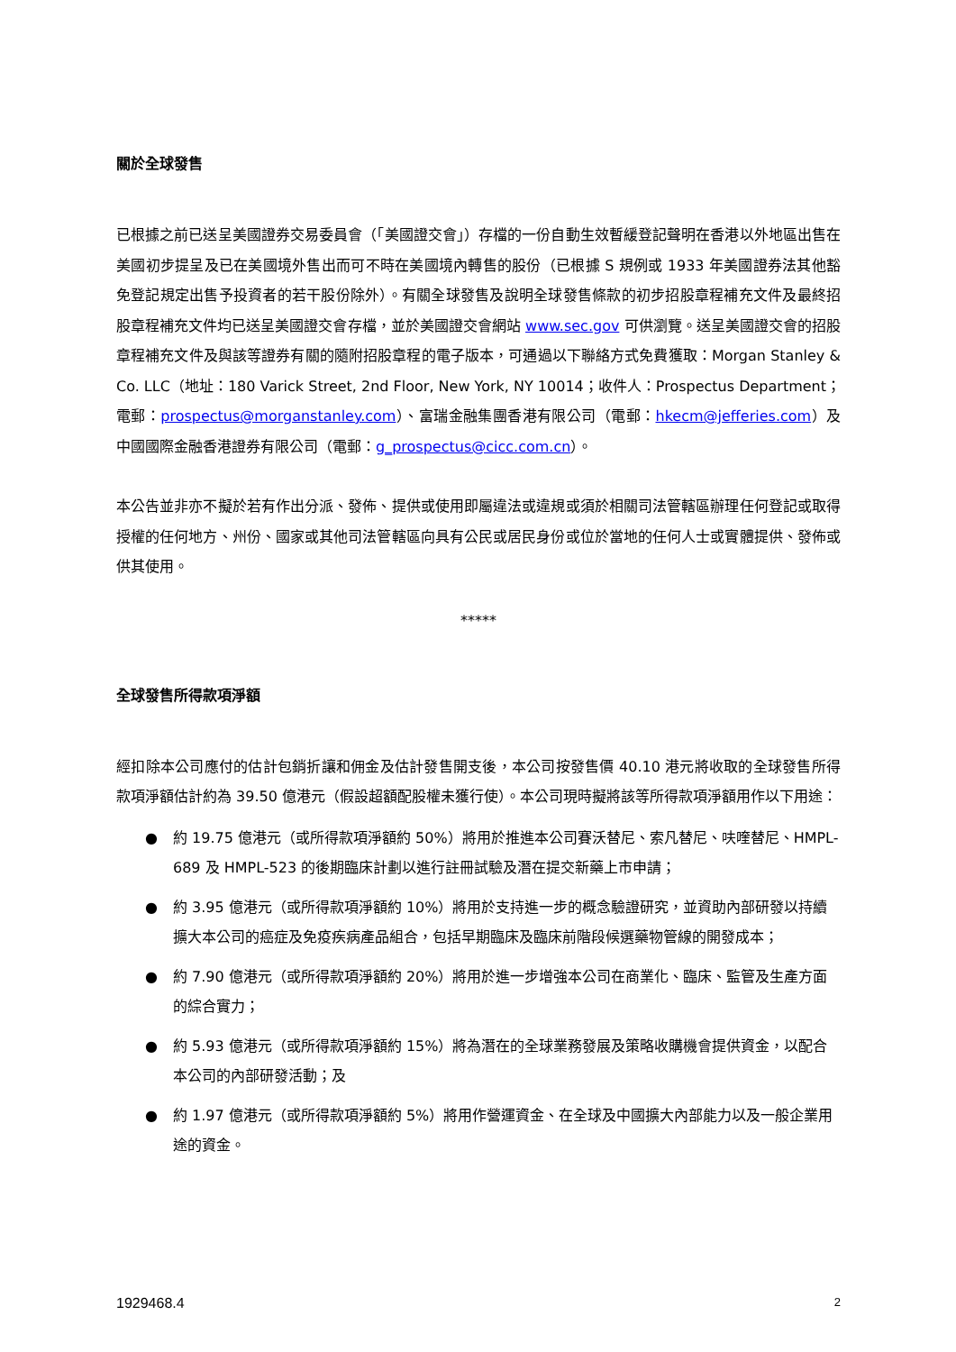關於全球發售
已根據之前已送呈美國證券交易委員會（「美國證交會」）存檔的一份自動生效暫緩登記聲明在香港以外地區出售在美國初步提呈及已在美國境外售出而可不時在美國境內轉售的股份（已根據 S 規例或 1933 年美國證券法其他豁免登記規定出售予投資者的若干股份除外）。有關全球發售及說明全球發售條款的初步招股章程補充文件及最終招股章程補充文件均已送呈美國證交會存檔，並於美國證交會網站 www.sec.gov 可供瀏覽。送呈美國證交會的招股章程補充文件及與該等證券有關的隨附招股章程的電子版本，可通過以下聯絡方式免費獲取：Morgan Stanley & Co. LLC（地址：180 Varick Street, 2nd Floor, New York, NY 10014；收件人：Prospectus Department；電郵：prospectus@morganstanley.com）、富瑞金融集團香港有限公司（電郵：hkecm@jefferies.com）及中國國際金融香港證券有限公司（電郵：g_prospectus@cicc.com.cn）。
本公告並非亦不擬於若有作出分派、發佈、提供或使用即屬違法或違規或須於相關司法管轄區辦理任何登記或取得授權的任何地方、州份、國家或其他司法管轄區向具有公民或居民身份或位於當地的任何人士或實體提供、發佈或供其使用。
*****
全球發售所得款項淨額
經扣除本公司應付的估計包銷折讓和佣金及估計發售開支後，本公司按發售價 40.10 港元將收取的全球發售所得款項淨額估計約為 39.50 億港元（假設超額配股權未獲行使）。本公司現時擬將該等所得款項淨額用作以下用途：
● 約 19.75 億港元（或所得款項淨額約 50%）將用於推進本公司賽沃替尼、索凡替尼、呋喹替尼、HMPL-689 及 HMPL-523 的後期臨床計劃以進行註冊試驗及潛在提交新藥上市申請；
● 約 3.95 億港元（或所得款項淨額約 10%）將用於支持進一步的概念驗證研究，並資助內部研發以持續擴大本公司的癌症及免疫疾病產品組合，包括早期臨床及臨床前階段候選藥物管線的開發成本；
● 約 7.90 億港元（或所得款項淨額約 20%）將用於進一步增強本公司在商業化、臨床、監管及生產方面的綜合實力；
● 約 5.93 億港元（或所得款項淨額約 15%）將為潛在的全球業務發展及策略收購機會提供資金，以配合本公司的內部研發活動；及
● 約 1.97 億港元（或所得款項淨額約 5%）將用作營運資金、在全球及中國擴大內部能力以及一般企業用途的資金。
1929468.4 2